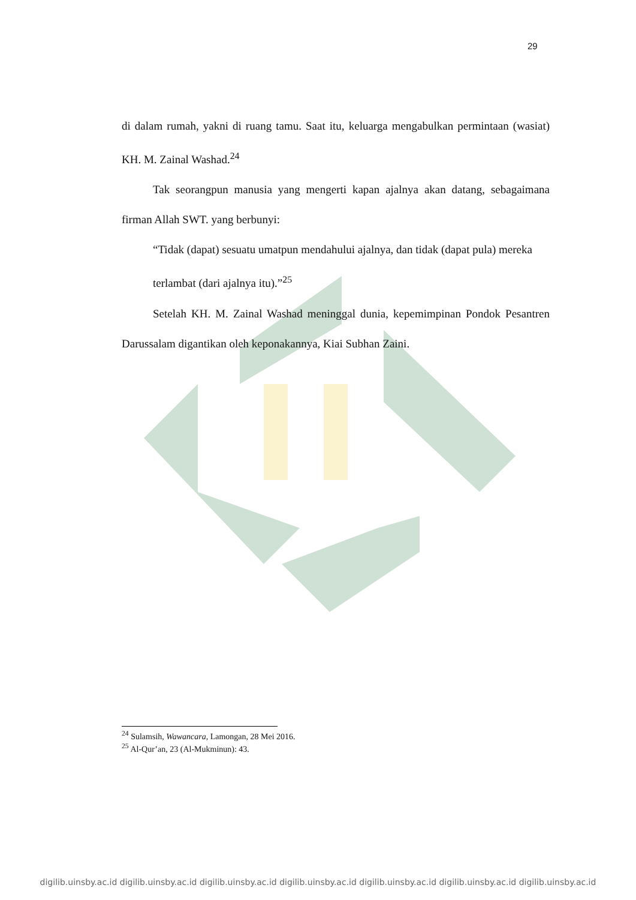29
di dalam rumah, yakni di ruang tamu. Saat itu, keluarga mengabulkan permintaan (wasiat) KH. M. Zainal Washad.<sup>24</sup>
Tak seorangpun manusia yang mengerti kapan ajalnya akan datang, sebagaimana firman Allah SWT. yang berbunyi:
“Tidak (dapat) sesuatu umatpun mendahului ajalnya, dan tidak (dapat pula) mereka terlambat (dari ajalnya itu).”<sup>25</sup>
Setelah KH. M. Zainal Washad meninggal dunia, kepemimpinan Pondok Pesantren Darussalam digantikan oleh keponakannya, Kiai Subhan Zaini.
<sup>24</sup> Sulamsih, Wawancara, Lamongan, 28 Mei 2016.
<sup>25</sup> Al-Qur’an, 23 (Al-Mukminun): 43.
digilib.uinsby.ac.id digilib.uinsby.ac.id digilib.uinsby.ac.id digilib.uinsby.ac.id digilib.uinsby.ac.id digilib.uinsby.ac.id digilib.uinsby.ac.id